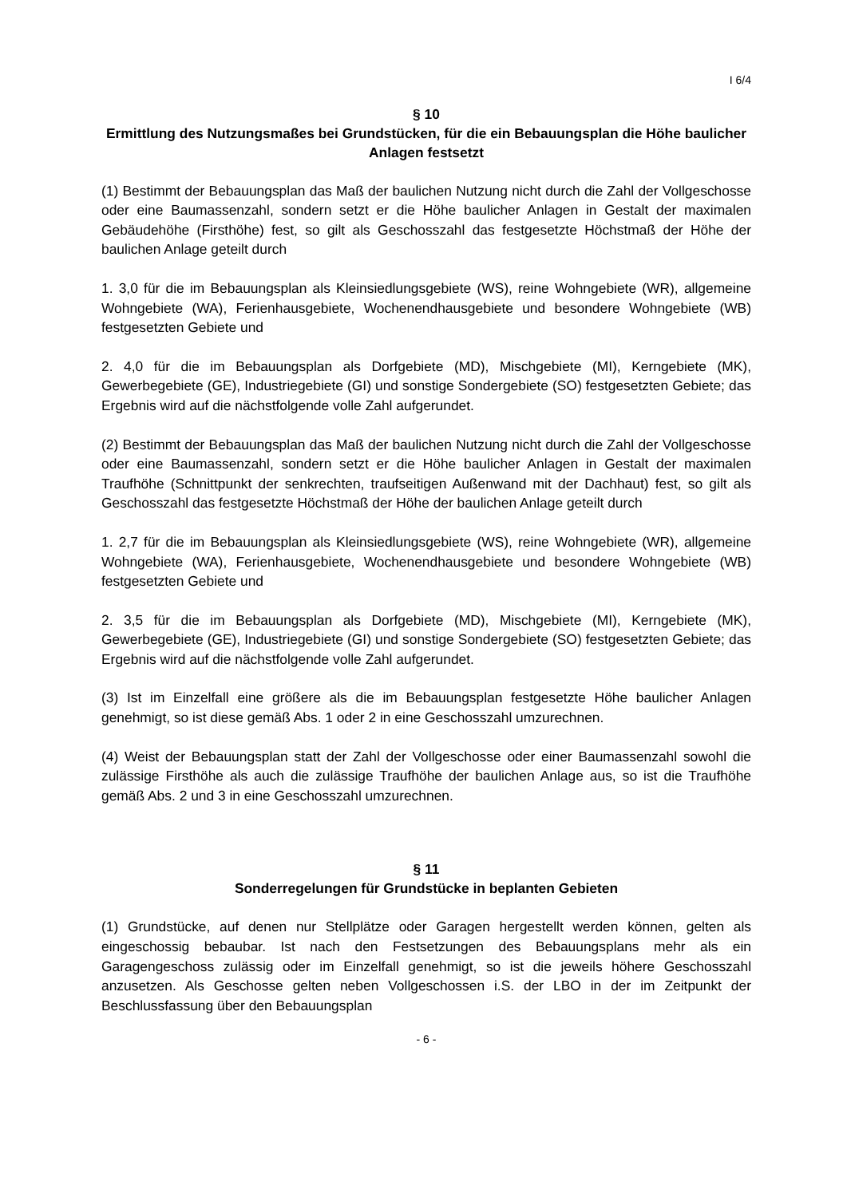I 6/4
§ 10
Ermittlung des Nutzungsmaßes bei Grundstücken, für die ein Bebauungsplan die Höhe baulicher Anlagen festsetzt
(1) Bestimmt der Bebauungsplan das Maß der baulichen Nutzung nicht durch die Zahl der Vollgeschosse oder eine Baumassenzahl, sondern setzt er die Höhe baulicher Anlagen in Gestalt der maximalen Gebäudehöhe (Firsthöhe) fest, so gilt als Geschosszahl das festgesetzte Höchstmaß der Höhe der baulichen Anlage geteilt durch
1. 3,0 für die im Bebauungsplan als Kleinsiedlungsgebiete (WS), reine Wohngebiete (WR), allgemeine Wohngebiete (WA), Ferienhausgebiete, Wochenendhausgebiete und besondere Wohngebiete (WB) festgesetzten Gebiete und
2. 4,0 für die im Bebauungsplan als Dorfgebiete (MD), Mischgebiete (MI), Kerngebiete (MK), Gewerbegebiete (GE), Industriegebiete (GI) und sonstige Sondergebiete (SO) festgesetzten Gebiete; das Ergebnis wird auf die nächstfolgende volle Zahl aufgerundet.
(2) Bestimmt der Bebauungsplan das Maß der baulichen Nutzung nicht durch die Zahl der Vollgeschosse oder eine Baumassenzahl, sondern setzt er die Höhe baulicher Anlagen in Gestalt der maximalen Traufhöhe (Schnittpunkt der senkrechten, traufseitigen Außenwand mit der Dachhaut) fest, so gilt als Geschosszahl das festgesetzte Höchstmaß der Höhe der baulichen Anlage geteilt durch
1. 2,7 für die im Bebauungsplan als Kleinsiedlungsgebiete (WS), reine Wohngebiete (WR), allgemeine Wohngebiete (WA), Ferienhausgebiete, Wochenendhausgebiete und besondere Wohngebiete (WB) festgesetzten Gebiete und
2. 3,5 für die im Bebauungsplan als Dorfgebiete (MD), Mischgebiete (MI), Kerngebiete (MK), Gewerbegebiete (GE), Industriegebiete (GI) und sonstige Sondergebiete (SO) festgesetzten Gebiete; das Ergebnis wird auf die nächstfolgende volle Zahl aufgerundet.
(3) Ist im Einzelfall eine größere als die im Bebauungsplan festgesetzte Höhe baulicher Anlagen genehmigt, so ist diese gemäß Abs. 1 oder 2 in eine Geschosszahl umzurechnen.
(4) Weist der Bebauungsplan statt der Zahl der Vollgeschosse oder einer Baumassenzahl sowohl die zulässige Firsthöhe als auch die zulässige Traufhöhe der baulichen Anlage aus, so ist die Traufhöhe gemäß Abs. 2 und 3 in eine Geschosszahl umzurechnen.
§ 11
Sonderregelungen für Grundstücke in beplanten Gebieten
(1) Grundstücke, auf denen nur Stellplätze oder Garagen hergestellt werden können, gelten als eingeschossig bebaubar. Ist nach den Festsetzungen des Bebauungsplans mehr als ein Garagengeschoss zulässig oder im Einzelfall genehmigt, so ist die jeweils höhere Geschosszahl anzusetzen. Als Geschosse gelten neben Vollgeschossen i.S. der LBO in der im Zeitpunkt der Beschlussfassung über den Bebauungsplan
- 6 -